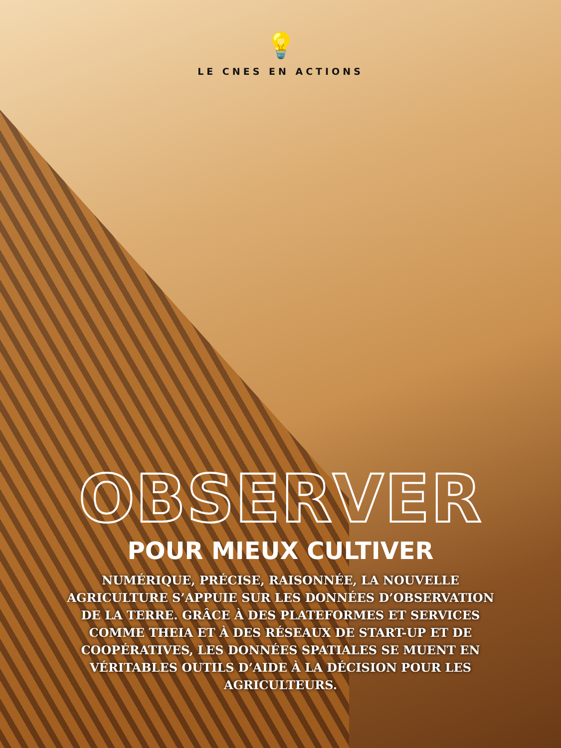💡
LE CNES EN ACTIONS
OBSERVER
POUR MIEUX CULTIVER
NUMÉRIQUE, PRÉCISE, RAISONNÉE, LA NOUVELLE AGRICULTURE S’APPUIE SUR LES DONNÉES D’OBSERVATION DE LA TERRE. GRÂCE À DES PLATEFORMES ET SERVICES COMME THEIA ET À DES RÉSEAUX DE START-UP ET DE COOPÉRATIVES, LES DONNÉES SPATIALES SE MUENT EN VÉRITABLES OUTILS D’AIDE À LA DÉCISION POUR LES AGRICULTEURS.